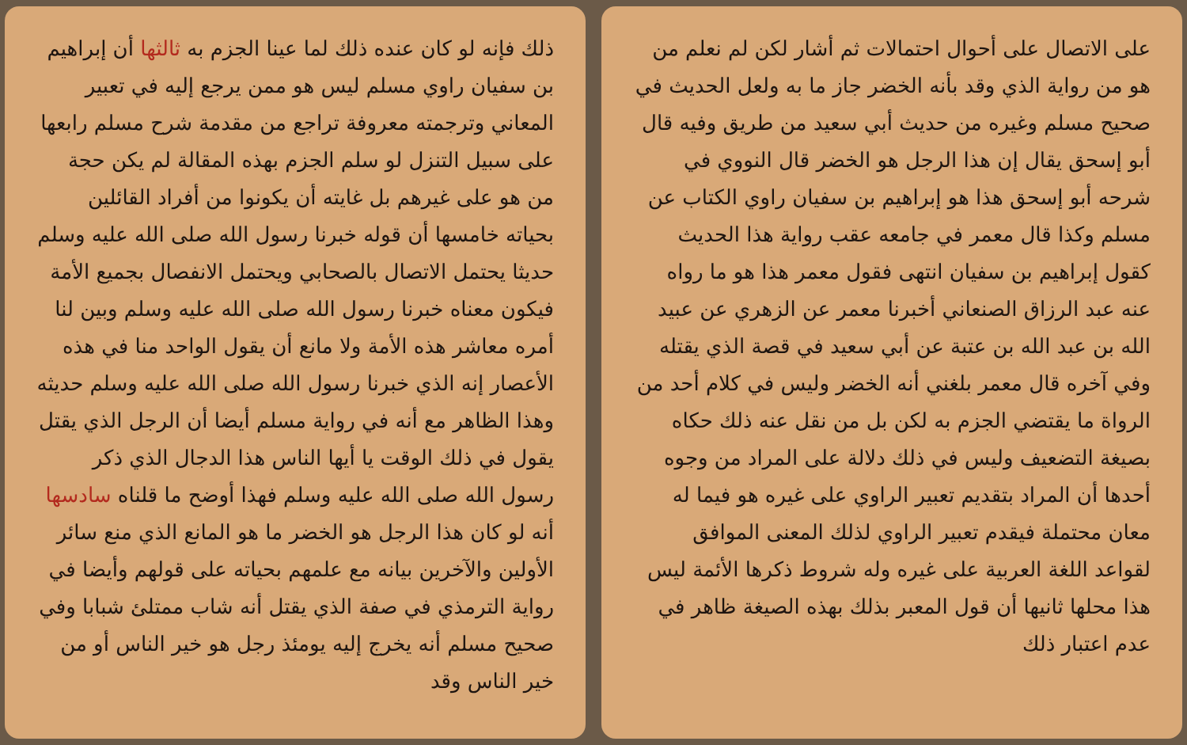على الاتصال على أحوال احتمالات ثم أشار لكن لم نعلم من هو من رواية الذي وقد بأنه الخضر جاز ما به ولعل الحديث في صحيح مسلم وغيره من حديث أبي سعيد من طريق وفيه قال أبو إسحق يقال إن هذا الرجل هو الخضر قال النووي في شرحه أبو إسحق هذا هو إبراهيم بن سفيان راوي الكتاب عن مسلم وكذا قال معمر في جامعه عقب رواية هذا الحديث كقول إبراهيم بن سفيان انتهى فقول معمر هذا هو ما رواه عنه عبد الرزاق الصنعاني أخبرنا معمر عن الزهري عن عبيد الله بن عبد الله بن عتبة عن أبي سعيد في قصة الذي يقتله وفي آخره قال معمر بلغني أنه الخضر وليس في كلام أحد من الرواة ما يقتضي الجزم به لكن بل من نقل عنه ذلك حكاه بصيغة التضعيف وليس في ذلك دلالة على المراد من وجوه أحدها أن المراد بتقديم تعبير الراوي على غيره هو فيما له معان محتملة فيقدم تعبير الراوي لذلك المعنى الموافق لقواعد اللغة العربية على غيره وله شروط ذكرها الأئمة ليس هذا محلها ثانيها أن قول المعبر بذلك بهذه الصيغة ظاهر في عدم اعتبار ذلك
ذلك فإنه لو كان عنده ذلك لما عينا الجزم به ثالثها أن إبراهيم بن سفيان راوي مسلم ليس هو ممن يرجع إليه في تعبير المعاني وترجمته معروفة تراجع من مقدمة شرح مسلم رابعها على سبيل التنزل لو سلم الجزم بهذه المقالة لم يكن حجة من هو على غيرهم بل غايته أن يكونوا من أفراد القائلين بحياته خامسها أن قوله خبرنا رسول الله صلى الله عليه وسلم حديثا يحتمل الاتصال بالصحابي ويحتمل الانفصال بجميع الأمة فيكون معناه خبرنا رسول الله صلى الله عليه وسلم وبين لنا أمره معاشر هذه الأمة ولا مانع أن يقول الواحد منا في هذه الأعصار إنه الذي خبرنا رسول الله صلى الله عليه وسلم حديثه وهذا الظاهر مع أنه في رواية مسلم أيضا أن الرجل الذي يقتل يقول في ذلك الوقت يا أيها الناس هذا الدجال الذي ذكر رسول الله صلى الله عليه وسلم فهذا أوضح ما قلناه سادسها أنه لو كان هذا الرجل هو الخضر ما هو المانع الذي منع سائر الأولين والآخرين بيانه مع علمهم بحياته على قولهم وأيضا في رواية الترمذي في صفة الذي يقتل أنه شاب ممتلئ شبابا وفي صحيح مسلم أنه يخرج إليه يومئذ رجل هو خير الناس أو من خير الناس وقد